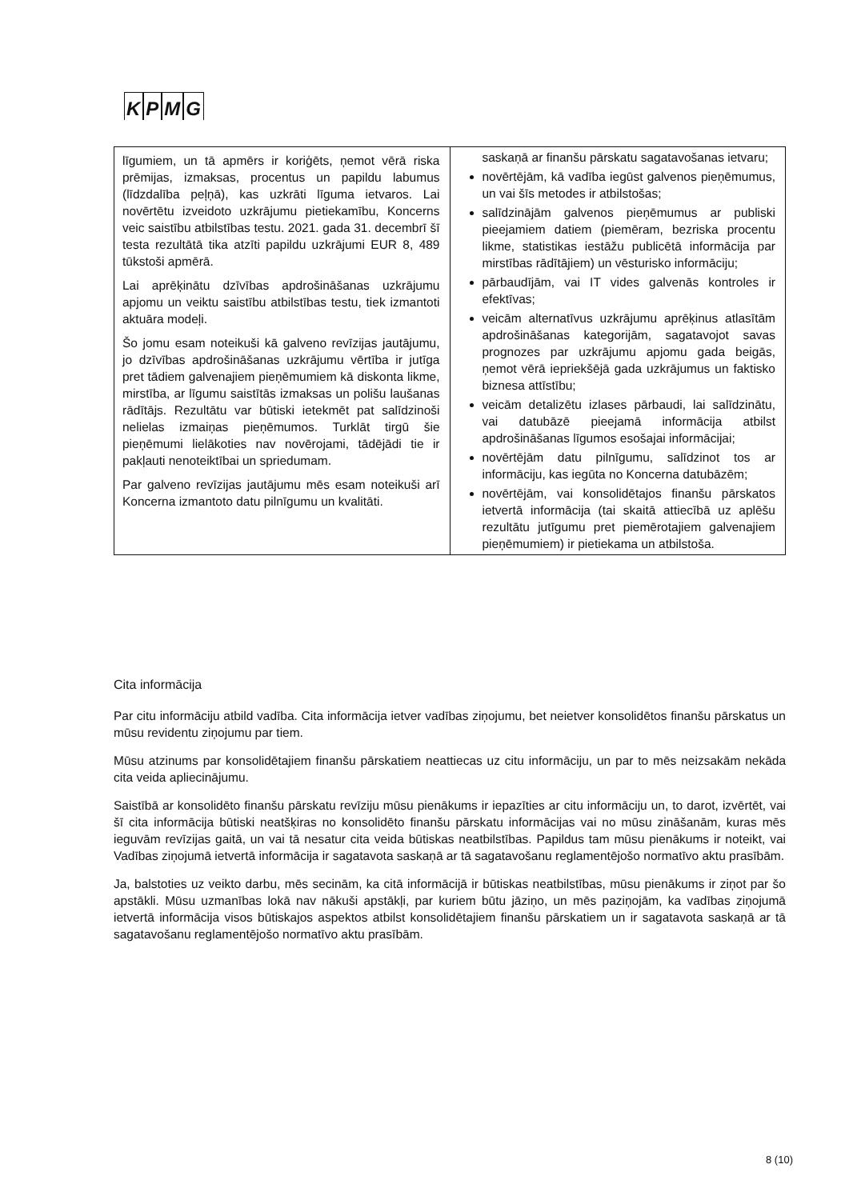KPMG
| līgumiem, un tā apmērs ir koriģēts, ņemot vērā riska prēmijas, izmaksas, procentus un papildu labumus (līdzdalība peļņā), kas uzkrāti līguma ietvaros. Lai novērtētu izveidoto uzkrājumu pietiekamību, Koncerns veic saistību atbilstības testu. 2021. gada 31. decembrī šī testa rezultātā tika atzīti papildu uzkrājumi EUR 8, 489 tūkstoši apmērā. Lai aprēķinātu dzīvības apdrošināšanas uzkrājumu apjomu un veiktu saistību atbilstības testu, tiek izmantoti aktuāra modeļi. Šo jomu esam noteikuši kā galveno revīzijas jautājumu, jo dzīvības apdrošināšanas uzkrājumu vērtība ir jutīga pret tādiem galvenajiem pieņēmumiem kā diskonta likme, mirstība, ar līgumu saistītās izmaksas un polišu laušanas rādītājs. Rezultātu var būtiski ietekmēt pat salīdzinoši nelielas izmaiņas pieņēmumos. Turklāt tirgū šie pieņēmumi lielākoties nav novērojami, tādējādi tie ir pakļauti nenoteiktībai un spriedumam. Par galveno revīzijas jautājumu mēs esam noteikuši arī Koncerna izmantoto datu pilnīgumu un kvalitāti. | saskaņā ar finanšu pārskatu sagatavošanas ietvaru; novērtējām, kā vadība iegūst galvenos pieņēmumus, un vai šīs metodes ir atbilstošas; salīdzinājām galvenos pieņēmumus ar publiski pieejamiem datiem (piemēram, bezriska procentu likme, statistikas iestāžu publicētā informācija par mirstības rādītājiem) un vēsturisko informāciju; pārbaudījām, vai IT vides galvenās kontroles ir efektīvas; veicām alternatīvus uzkrājumu aprēķinus atlasītām apdrošināšanas kategorijām, sagatavojot savas prognozes par uzkrājumu apjomu gada beigās, ņemot vērā iepriekšējā gada uzkrājumus un faktisko biznesa attīstību; veicām detalizētu izlases pārbaudi, lai salīdzinātu, vai datubāzē pieejamā informācija atbilst apdrošināšanas līgumos esošajai informācijai; novērtējām datu pilnīgumu, salīdzinot tos ar informāciju, kas iegūta no Koncerna datubāzēm; novērtējām, vai konsolidētajos finanšu pārskatos ietvertā informācija (tai skaitā attiecībā uz aplēšu rezultātu jutīgumu pret piemērotajiem galvenajiem pieņēmumiem) ir pietiekama un atbilstoša. |
Cita informācija
Par citu informāciju atbild vadība. Cita informācija ietver vadības ziņojumu, bet neietver konsolidētos finanšu pārskatus un mūsu revidentu ziņojumu par tiem.
Mūsu atzinums par konsolidētajiem finanšu pārskatiem neattiecas uz citu informāciju, un par to mēs neizsakām nekāda cita veida apliecinājumu.
Saistībā ar konsolidēto finanšu pārskatu revīziju mūsu pienākums ir iepazīties ar citu informāciju un, to darot, izvērtēt, vai šī cita informācija būtiski neatšķiras no konsolidēto finanšu pārskatu informācijas vai no mūsu zināšanām, kuras mēs ieguvām revīzijas gaitā, un vai tā nesatur cita veida būtiskas neatbilstības. Papildus tam mūsu pienākums ir noteikt, vai Vadības ziņojumā ietvertā informācija ir sagatavota saskaņā ar tā sagatavošanu reglamentējošo normatīvo aktu prasībām.
Ja, balstoties uz veikto darbu, mēs secinām, ka citā informācijā ir būtiskas neatbilstības, mūsu pienākums ir ziņot par šo apstākli. Mūsu uzmanības lokā nav nākuši apstākļi, par kuriem būtu jāziņo, un mēs paziņojām, ka vadības ziņojumā ietvertā informācija visos būtiskajos aspektos atbilst konsolidētajiem finanšu pārskatiem un ir sagatavota saskaņā ar tā sagatavošanu reglamentējošo normatīvo aktu prasībām.
8 (10)